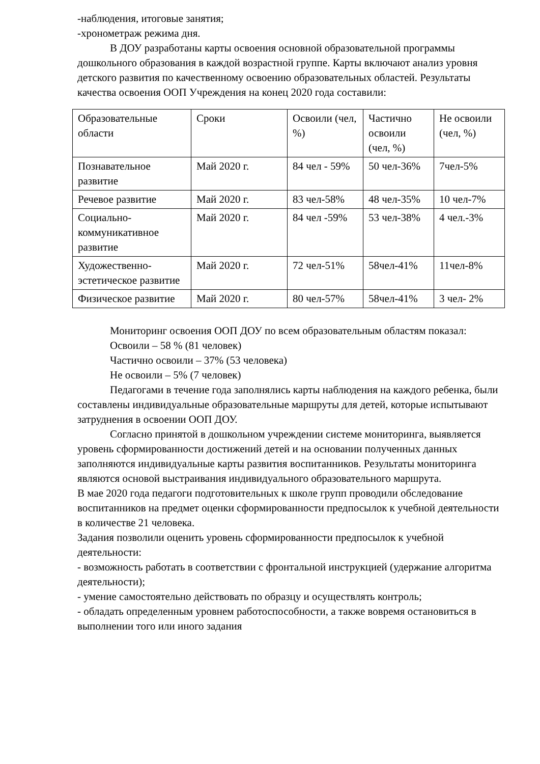-наблюдения, итоговые занятия;
-хронометраж режима дня.
В ДОУ разработаны карты освоения основной образовательной программы дошкольного образования в каждой возрастной группе. Карты включают анализ уровня детского развития по качественному освоению образовательных областей. Результаты качества освоения ООП Учреждения на конец 2020 года составили:
| Образовательные области | Сроки | Освоили (чел, %) | Частично освоили (чел, %) | Не освоили (чел, %) |
| Познавательное развитие | Май 2020 г. | 84 чел - 59% | 50 чел-36% | 7чел-5% |
| Речевое развитие | Май 2020 г. | 83 чел-58% | 48 чел-35% | 10 чел-7% |
| Социально-коммуникативное развитие | Май 2020 г. | 84 чел -59% | 53 чел-38% | 4 чел.-3% |
| Художественно-эстетическое развитие | Май 2020 г. | 72 чел-51% | 58чел-41% | 11чел-8% |
| Физическое развитие | Май 2020 г. | 80 чел-57% | 58чел-41% | 3 чел- 2% |
Мониторинг освоения ООП ДОУ по всем образовательным областям показал:
Освоили – 58 % (81 человек)
Частично освоили – 37% (53 человека)
Не освоили – 5% (7 человек)
Педагогами в течение года заполнялись карты наблюдения на каждого ребенка, были составлены индивидуальные образовательные маршруты для детей, которые испытывают затруднения в освоении ООП ДОУ.
Согласно принятой в дошкольном учреждении системе мониторинга, выявляется уровень сформированности достижений детей и на основании полученных данных заполняются индивидуальные карты развития воспитанников. Результаты мониторинга являются основой выстраивания индивидуального образовательного маршрута.
В мае 2020 года педагоги подготовительных к школе групп проводили обследование воспитанников на предмет оценки сформированности предпосылок к учебной деятельности в количестве 21 человека.
Задания позволили оценить уровень сформированности предпосылок к учебной деятельности:
- возможность работать в соответствии с фронтальной инструкцией (удержание алгоритма деятельности);
- умение самостоятельно действовать по образцу и осуществлять контроль;
- обладать определенным уровнем работоспособности, а также вовремя остановиться в выполнении того или иного задания